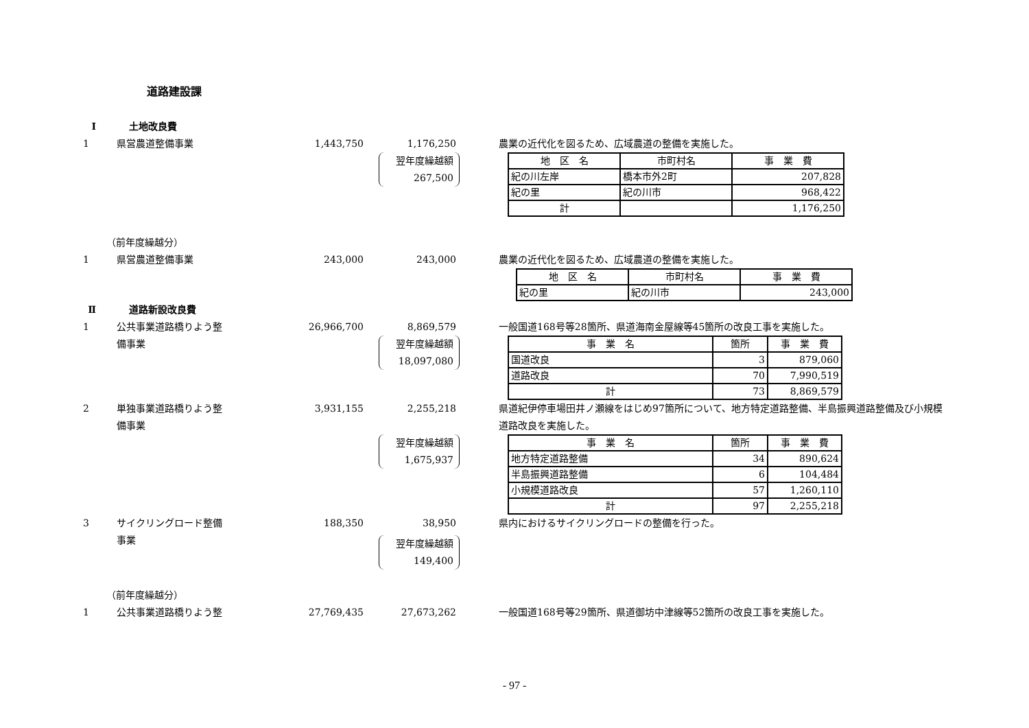道路建設課
Ⅰ 土地改良費
1 県営農道整備事業 1,443,750 1,176,250 農業の近代化を図るため、広域農道の整備を実施した。
翌年度繰越額
267,500
| 地 区 名 | 市町村名 | 事 業 費 |
| 紀の川左岸 | 橋本市外2町 | 207,828 |
| 紀の里 | 紀の川市 | 968,422 |
| 計 | | 1,176,250 |
（前年度繰越分）
1 県営農道整備事業 243,000 243,000 農業の近代化を図るため、広域農道の整備を実施した。
| 地 区 名 | 市町村名 | 事 業 費 |
| 紀の里 | 紀の川市 | 243,000 |
Ⅱ 道路新設改良費
1 公共事業道路橋りよう整
備事業 26,966,700 8,869,579 一般国道168号等28箇所、県道海南金屋線等45箇所の改良工事を実施した。
翌年度繰越額
18,097,080
| 事 業 名 | 箇所 | 事 業 費 |
| 国道改良 | 3 | 879,060 |
| 道路改良 | 70 | 7,990,519 |
| 計 | 73 | 8,869,579 |
2 単独事業道路橋りよう整
備事業 3,931,155 2,255,218 県道紀伊停車場田井ノ瀬線をはじめ97箇所について、地方特定道路整備、半島振興道路整備及び小規模道路改良を実施した。
翌年度繰越額
1,675,937
| 事 業 名 | 箇所 | 事 業 費 |
| 地方特定道路整備 | 34 | 890,624 |
| 半島振興道路整備 | 6 | 104,484 |
| 小規模道路改良 | 57 | 1,260,110 |
| 計 | 97 | 2,255,218 |
3 サイクリングロード整備
事業 188,350 38,950 県内におけるサイクリングロードの整備を行った。
翌年度繰越額
149,400
（前年度繰越分）
1 公共事業道路橋りよう整 27,769,435 27,673,262 一般国道168号等29箇所、県道御坊中津線等52箇所の改良工事を実施した。
- 97 -